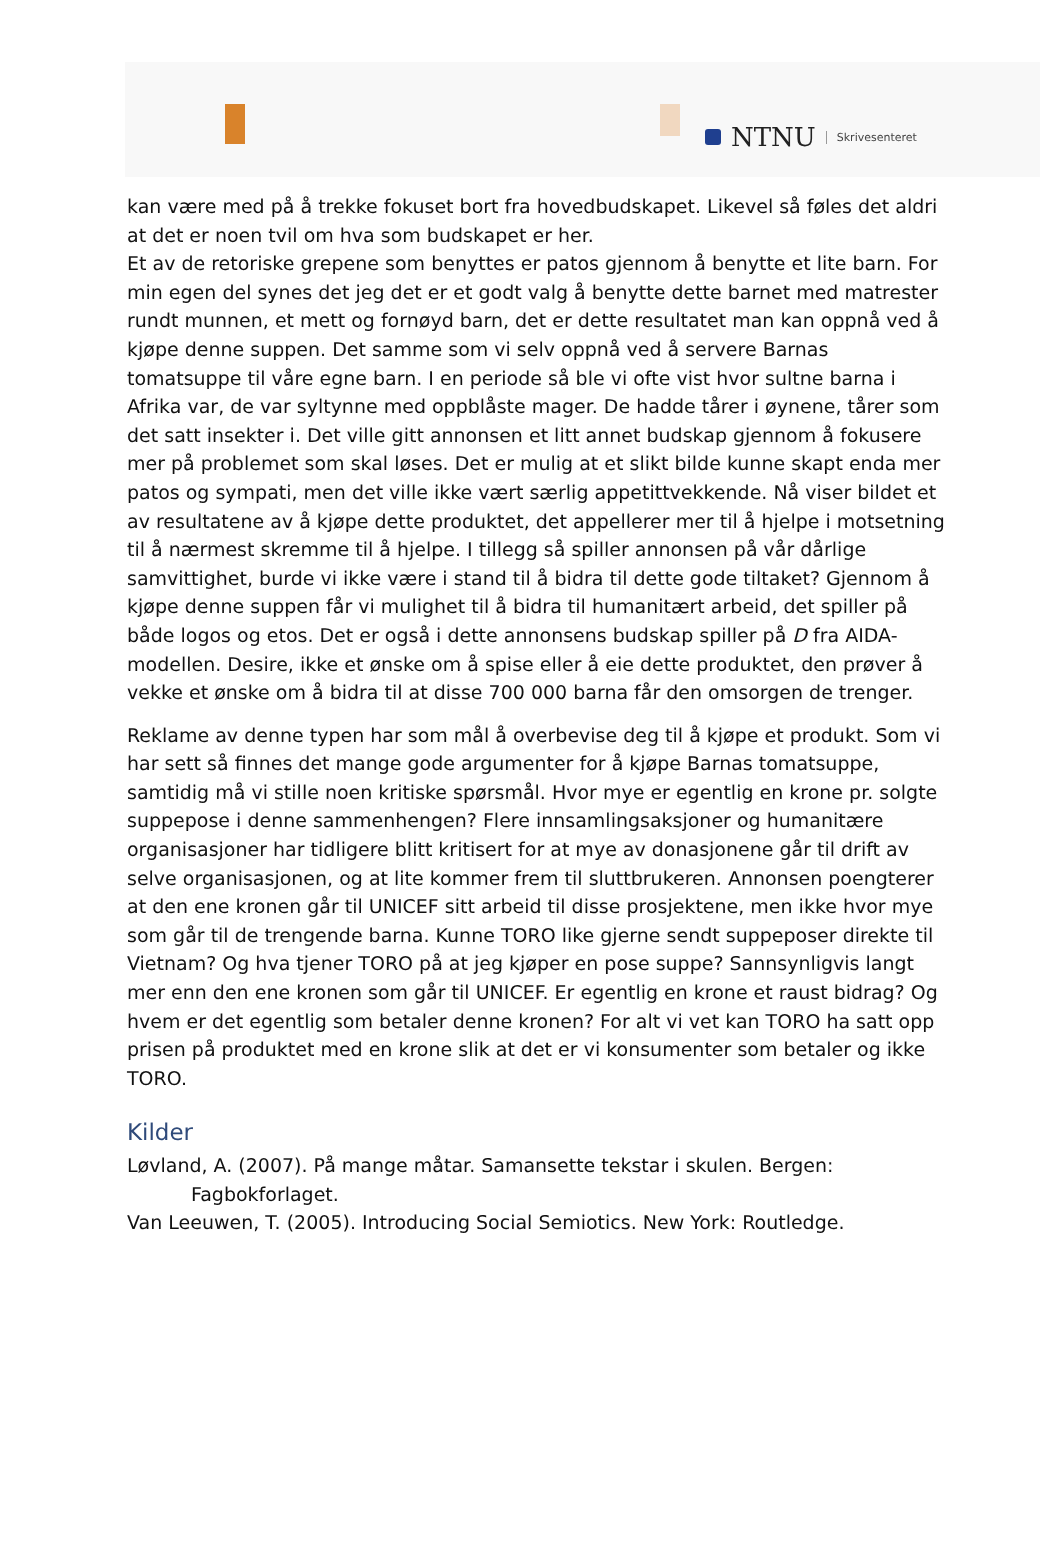NTNU Skrivesenteret
kan være med på å trekke fokuset bort fra hovedbudskapet. Likevel så føles det aldri at det er noen tvil om hva som budskapet er her.
Et av de retoriske grepene som benyttes er patos gjennom å benytte et lite barn. For min egen del synes det jeg det er et godt valg å benytte dette barnet med matrester rundt munnen, et mett og fornøyd barn, det er dette resultatet man kan oppnå ved å kjøpe denne suppen. Det samme som vi selv oppnå ved å servere Barnas tomatsuppe til våre egne barn. I en periode så ble vi ofte vist hvor sultne barna i Afrika var, de var syltynne med oppblåste mager. De hadde tårer i øynene, tårer som det satt insekter i. Det ville gitt annonsen et litt annet budskap gjennom å fokusere mer på problemet som skal løses. Det er mulig at et slikt bilde kunne skapt enda mer patos og sympati, men det ville ikke vært særlig appetittvekkende. Nå viser bildet et av resultatene av å kjøpe dette produktet, det appellerer mer til å hjelpe i motsetning til å nærmest skremme til å hjelpe. I tillegg så spiller annonsen på vår dårlige samvittighet, burde vi ikke være i stand til å bidra til dette gode tiltaket? Gjennom å kjøpe denne suppen får vi mulighet til å bidra til humanitært arbeid, det spiller på både logos og etos. Det er også i dette annonsens budskap spiller på D fra AIDA-modellen. Desire, ikke et ønske om å spise eller å eie dette produktet, den prøver å vekke et ønske om å bidra til at disse 700 000 barna får den omsorgen de trenger.
Reklame av denne typen har som mål å overbevise deg til å kjøpe et produkt. Som vi har sett så finnes det mange gode argumenter for å kjøpe Barnas tomatsuppe, samtidig må vi stille noen kritiske spørsmål. Hvor mye er egentlig en krone pr. solgte suppepose i denne sammenhengen? Flere innsamlingsaksjoner og humanitære organisasjoner har tidligere blitt kritisert for at mye av donasjonene går til drift av selve organisasjonen, og at lite kommer frem til sluttbrukeren. Annonsen poengterer at den ene kronen går til UNICEF sitt arbeid til disse prosjektene, men ikke hvor mye som går til de trengende barna. Kunne TORO like gjerne sendt suppeposer direkte til Vietnam? Og hva tjener TORO på at jeg kjøper en pose suppe? Sannsynligvis langt mer enn den ene kronen som går til UNICEF. Er egentlig en krone et raust bidrag? Og hvem er det egentlig som betaler denne kronen? For alt vi vet kan TORO ha satt opp prisen på produktet med en krone slik at det er vi konsumenter som betaler og ikke TORO.
Kilder
Løvland, A. (2007). På mange måtar. Samansette tekstar i skulen. Bergen: Fagbokforlaget.
Van Leeuwen, T. (2005). Introducing Social Semiotics. New York: Routledge.